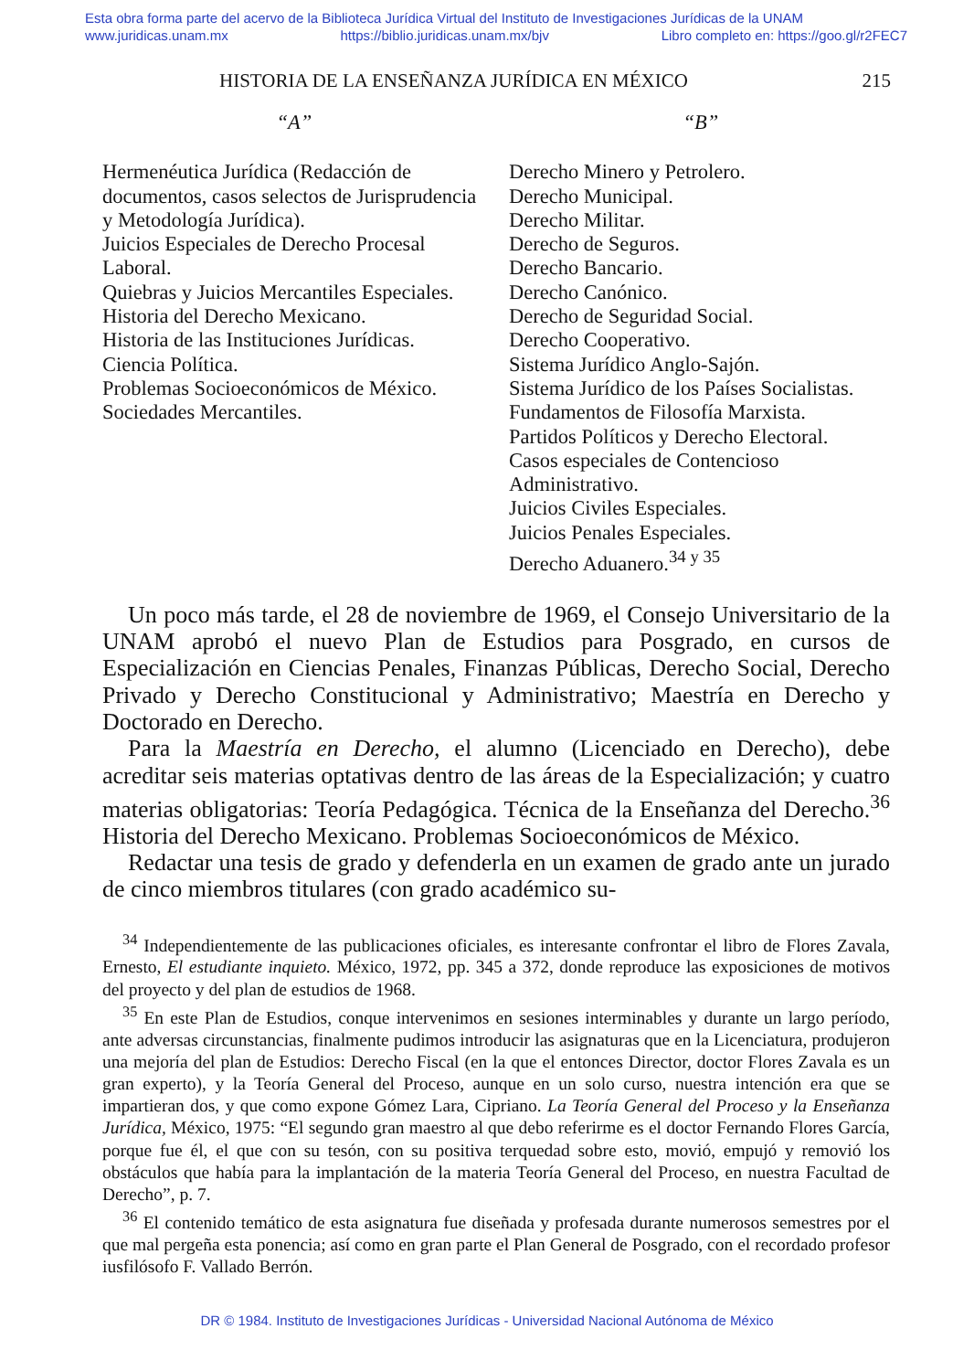Esta obra forma parte del acervo de la Biblioteca Jurídica Virtual del Instituto de Investigaciones Jurídicas de la UNAM
www.juridicas.unam.mx https://biblio.juridicas.unam.mx/bjv Libro completo en: https://goo.gl/r2FEC7
HISTORIA DE LA ENSEÑANZA JURÍDICA EN MÉXICO 215
“A”
Hermenéutica Jurídica (Redacción de documentos, casos selectos de Jurisprudencia y Metodología Jurídica).
Juicios Especiales de Derecho Procesal Laboral.
Quiebras y Juicios Mercantiles Especiales.
Historia del Derecho Mexicano.
Historia de las Instituciones Jurídicas.
Ciencia Política.
Problemas Socioeconómicos de México.
Sociedades Mercantiles.
“B”
Derecho Minero y Petrolero.
Derecho Municipal.
Derecho Militar.
Derecho de Seguros.
Derecho Bancario.
Derecho Canónico.
Derecho de Seguridad Social.
Derecho Cooperativo.
Sistema Jurídico Anglo-Sajón.
Sistema Jurídico de los Países Socialistas.
Fundamentos de Filosofía Marxista.
Partidos Políticos y Derecho Electoral.
Casos especiales de Contencioso Administrativo.
Juicios Civiles Especiales.
Juicios Penales Especiales.
Derecho Aduanero.<sup>34 y 35</sup>
Un poco más tarde, el 28 de noviembre de 1969, el Consejo Universitario de la UNAM aprobó el nuevo Plan de Estudios para Posgrado, en cursos de Especialización en Ciencias Penales, Finanzas Públicas, Derecho Social, Derecho Privado y Derecho Constitucional y Administrativo; Maestría en Derecho y Doctorado en Derecho.
Para la Maestría en Derecho, el alumno (Licenciado en Derecho), debe acreditar seis materias optativas dentro de las áreas de la Especialización; y cuatro materias obligatorias: Teoría Pedagógica. Técnica de la Enseñanza del Derecho.<sup>36</sup> Historia del Derecho Mexicano. Problemas Socioeconómicos de México.
Redactar una tesis de grado y defenderla en un examen de grado ante un jurado de cinco miembros titulares (con grado académico su-
<sup>34</sup> Independientemente de las publicaciones oficiales, es interesante confrontar el libro de Flores Zavala, Ernesto, El estudiante inquieto. México, 1972, pp. 345 a 372, donde reproduce las exposiciones de motivos del proyecto y del plan de estudios de 1968.
<sup>35</sup> En este Plan de Estudios, conque intervenimos en sesiones interminables y durante un largo período, ante adversas circunstancias, finalmente pudimos introducir las asignaturas que en la Licenciatura, produjeron una mejoría del plan de Estudios: Derecho Fiscal (en la que el entonces Director, doctor Flores Zavala es un gran experto), y la Teoría General del Proceso, aunque en un solo curso, nuestra intención era que se impartieran dos, y que como expone Gómez Lara, Cipriano. La Teoría General del Proceso y la Enseñanza Jurídica, México, 1975: “El segundo gran maestro al que debo referirme es el doctor Fernando Flores García, porque fue él, el que con su tesón, con su positiva terquedad sobre esto, movió, empujó y removió los obstáculos que había para la implantación de la materia Teoría General del Proceso, en nuestra Facultad de Derecho”, p. 7.
<sup>36</sup> El contenido temático de esta asignatura fue diseñada y profesada durante numerosos semestres por el que mal pergeña esta ponencia; así como en gran parte el Plan General de Posgrado, con el recordado profesor iusfilósofo F. Vallado Berrón.
DR © 1984. Instituto de Investigaciones Jurídicas - Universidad Nacional Autónoma de México